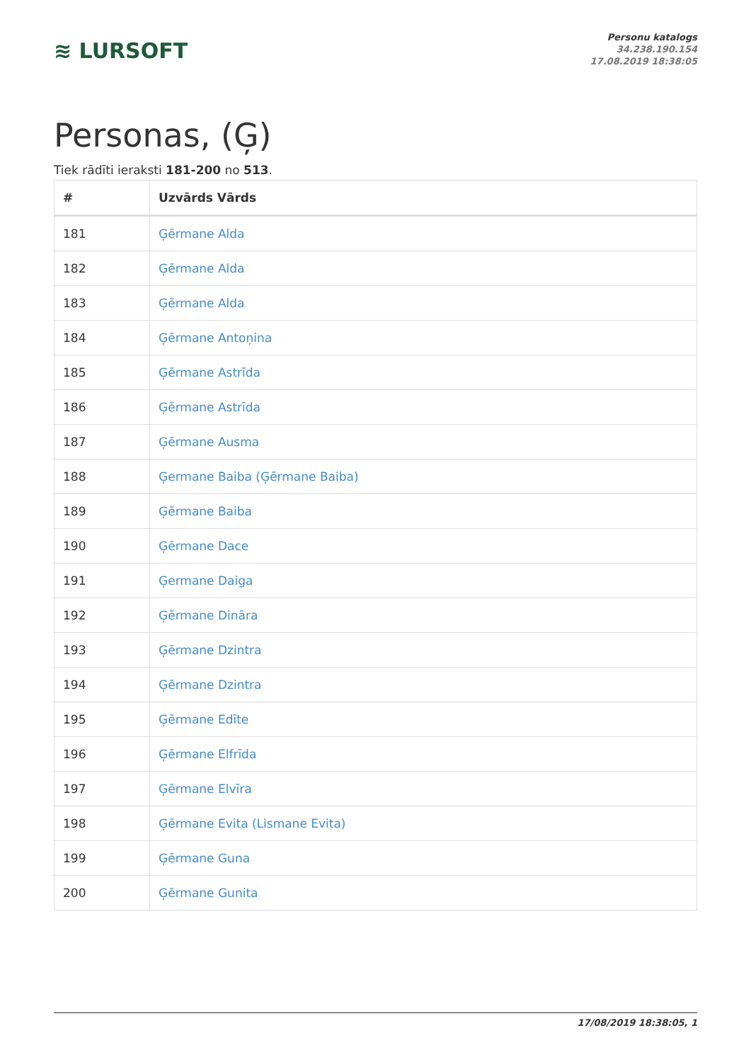≋ LURSOFT
Personu katalogs
34.238.190.154
17.08.2019 18:38:05
Personas, (Ģ)
Tiek rādīti ieraksti 181-200 no 513.
| # | Uzvārds Vārds |
| --- | --- |
| 181 | Ģērmane Alda |
| 182 | Ģērmane Alda |
| 183 | Ģērmane Alda |
| 184 | Ģērmane Antoņina |
| 185 | Ģērmane Astrīda |
| 186 | Ģērmane Astrīda |
| 187 | Ģērmane Ausma |
| 188 | Ģermane Baiba (Ģērmane Baiba) |
| 189 | Ģērmane Baiba |
| 190 | Ģērmane Dace |
| 191 | Ģermane Daiga |
| 192 | Ģērmane Dināra |
| 193 | Ģērmane Dzintra |
| 194 | Ģērmane Dzintra |
| 195 | Ģērmane Edīte |
| 196 | Ģērmane Elfrīda |
| 197 | Ģērmane Elvīra |
| 198 | Ģērmane Evita (Lismane Evita) |
| 199 | Ģērmane Guna |
| 200 | Ģērmane Gunita |
17/08/2019 18:38:05, 1